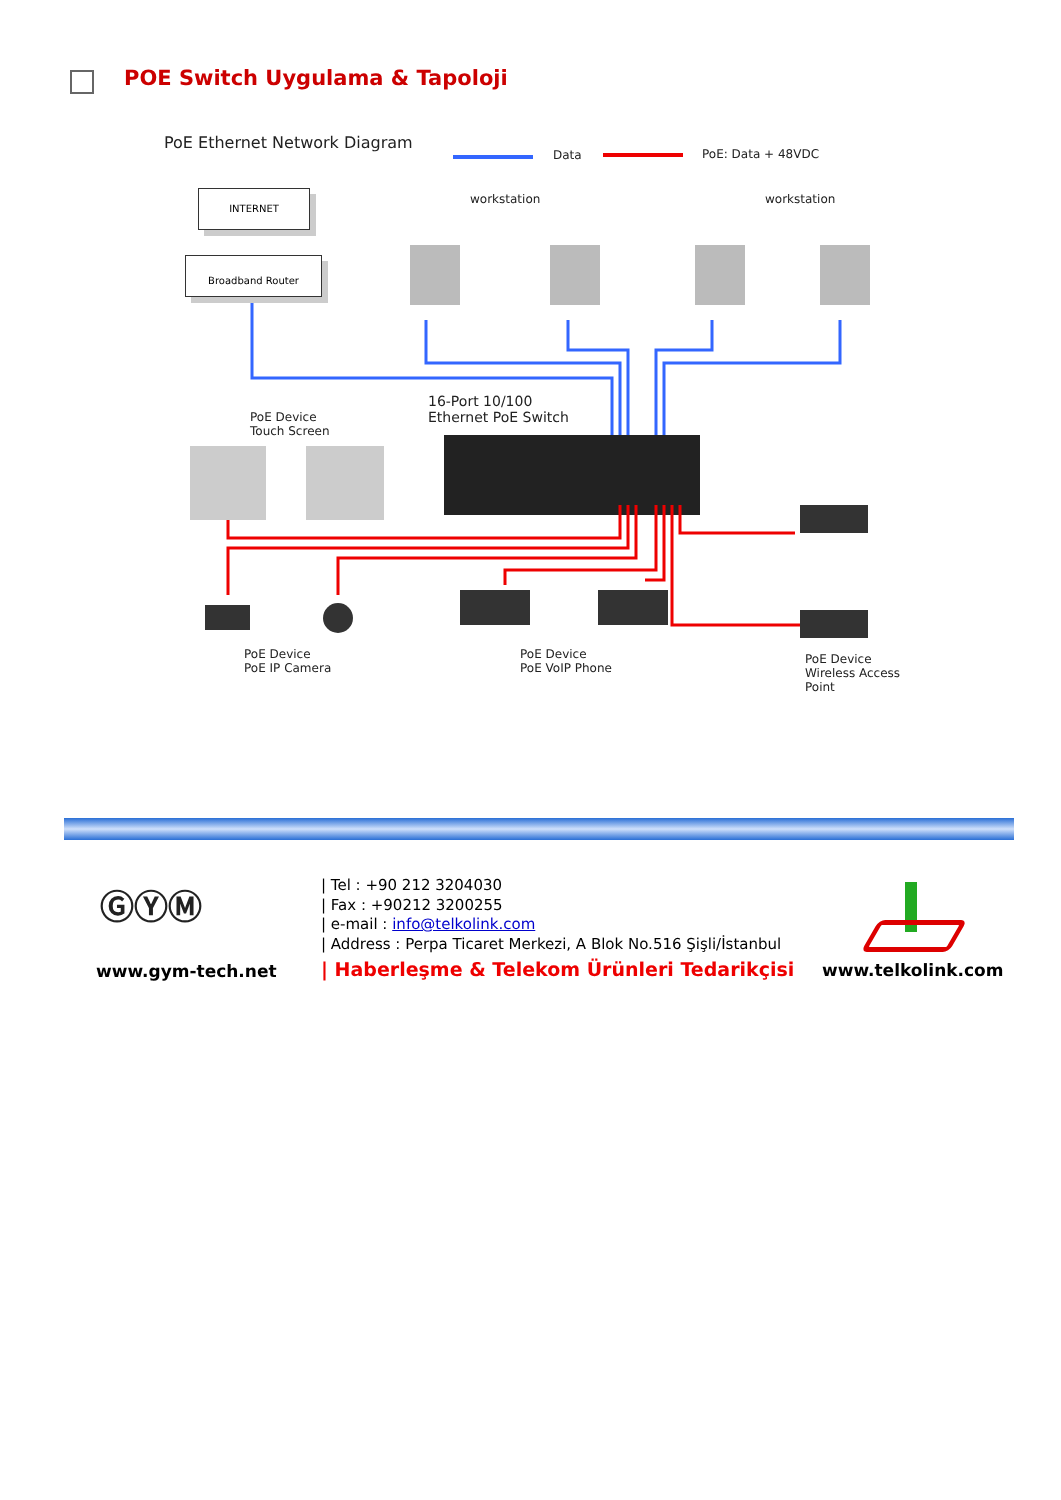POE Switch Uygulama & Tapoloji
PoE Ethernet Network Diagram
Data PoE: Data + 48VDC
INTERNET
Broadband Router
workstation workstation
16-Port 10/100
Ethernet PoE Switch
PoE Device
Touch Screen
PoE Device
PoE IP Camera
PoE Device
PoE VoIP Phone
PoE Device
Wireless Access
Point
ⒼⓎⓂ
www.gym-tech.net
| Tel : +90 212 3204030
| Fax : +90212 3200255
| e-mail : info@telkolink.com
| Address : Perpa Ticaret Merkezi, A Blok No.516 Şişli/İstanbul
| Haberleşme & Telekom Ürünleri Tedarikçisi
www.telkolink.com